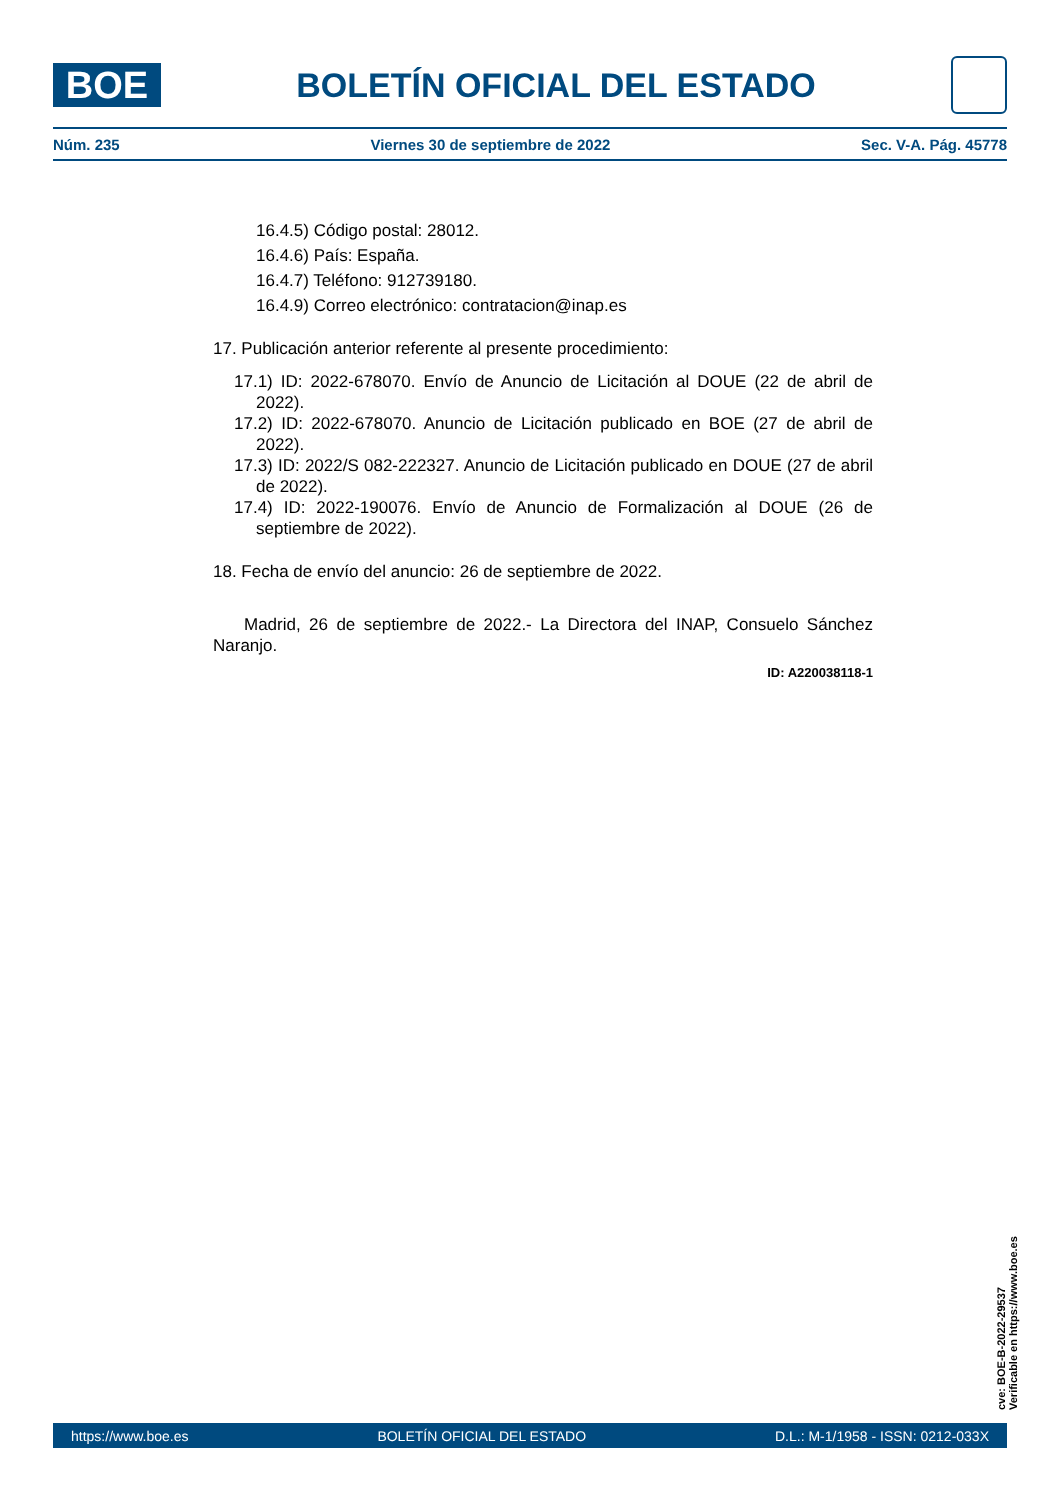BOE
BOLETÍN OFICIAL DEL ESTADO
Núm. 235 Viernes 30 de septiembre de 2022 Sec. V-A. Pág. 45778
16.4.5) Código postal: 28012.
16.4.6) País: España.
16.4.7) Teléfono: 912739180.
16.4.9) Correo electrónico: contratacion@inap.es
17. Publicación anterior referente al presente procedimiento:
17.1) ID: 2022-678070. Envío de Anuncio de Licitación al DOUE (22 de abril de 2022).
17.2) ID: 2022-678070. Anuncio de Licitación publicado en BOE (27 de abril de 2022).
17.3) ID: 2022/S 082-222327. Anuncio de Licitación publicado en DOUE (27 de abril de 2022).
17.4) ID: 2022-190076. Envío de Anuncio de Formalización al DOUE (26 de septiembre de 2022).
18. Fecha de envío del anuncio: 26 de septiembre de 2022.
Madrid, 26 de septiembre de 2022.- La Directora del INAP, Consuelo Sánchez Naranjo.
ID: A220038118-1
cve: BOE-B-2022-29537
Verificable en https://www.boe.es
https://www.boe.es BOLETÍN OFICIAL DEL ESTADO D.L.: M-1/1958 - ISSN: 0212-033X